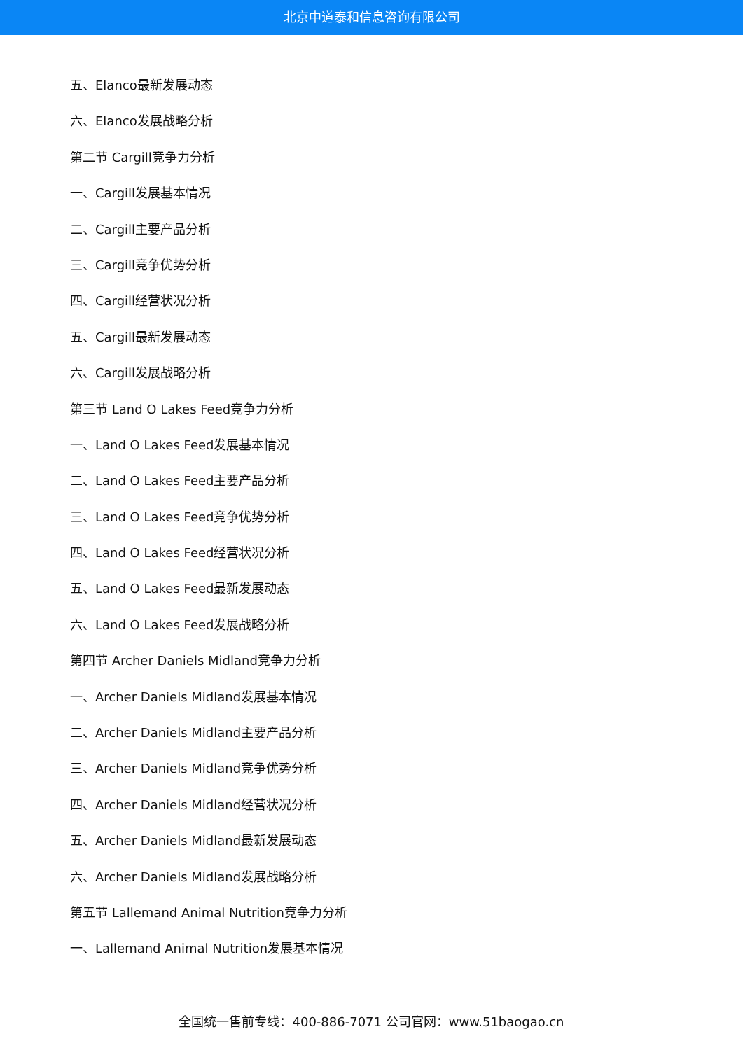北京中道泰和信息咨询有限公司
五、Elanco最新发展动态
六、Elanco发展战略分析
第二节 Cargill竞争力分析
一、Cargill发展基本情况
二、Cargill主要产品分析
三、Cargill竞争优势分析
四、Cargill经营状况分析
五、Cargill最新发展动态
六、Cargill发展战略分析
第三节 Land O Lakes Feed竞争力分析
一、Land O Lakes Feed发展基本情况
二、Land O Lakes Feed主要产品分析
三、Land O Lakes Feed竞争优势分析
四、Land O Lakes Feed经营状况分析
五、Land O Lakes Feed最新发展动态
六、Land O Lakes Feed发展战略分析
第四节 Archer Daniels Midland竞争力分析
一、Archer Daniels Midland发展基本情况
二、Archer Daniels Midland主要产品分析
三、Archer Daniels Midland竞争优势分析
四、Archer Daniels Midland经营状况分析
五、Archer Daniels Midland最新发展动态
六、Archer Daniels Midland发展战略分析
第五节 Lallemand Animal Nutrition竞争力分析
一、Lallemand Animal Nutrition发展基本情况
全国统一售前专线：400-886-7071 公司官网：www.51baogao.cn